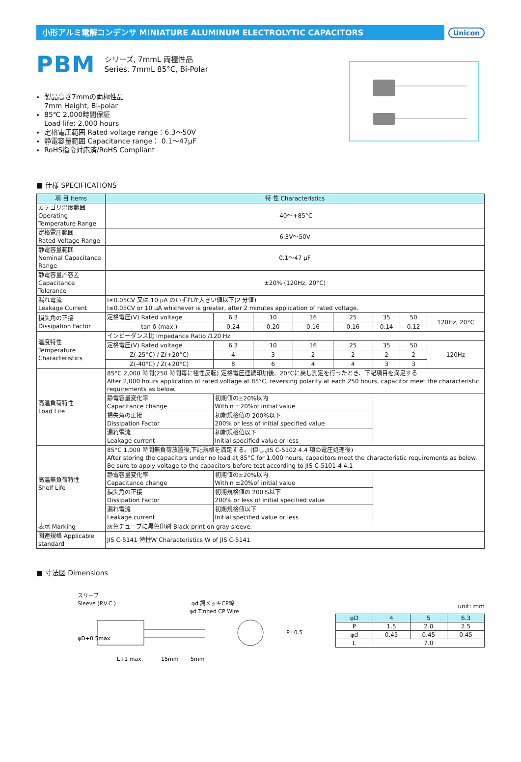小形アルミ電解コンデンサ MINIATURE ALUMINUM ELECTROLYTIC CAPACITORS
Unicon
PBM
シリーズ, 7mmL 両極性品
Series, 7mmL 85°C, Bi-Polar
製品高さ7mmの両極性品
7mm Height, Bi-polar
85℃ 2,000時間保証
Load life: 2,000 hours
定格電圧範囲 Rated voltage range：6.3～50V
静電容量範囲 Capacitance range： 0.1～47μF
RoHS指令対応済/RoHS Compliant
■ 仕様 SPECIFICATIONS
| 項 目 Items | 特 性 Characteristics | | | | | | | |
| --- | --- | --- | --- | --- | --- | --- | --- | --- |
| カテゴリ温度範囲 Operating Temperature Range | -40～+85°C | | | | | | | |
| 定格電圧範囲 Rated Voltage Range | 6.3V～50V | | | | | | | |
| 静電容量範囲 Nominal Capacitance Range | 0.1～47 μF | | | | | | | |
| 静電容量許容差 Capacitance Tolerance | ±20% (120Hz, 20°C) | | | | | | | |
| 漏れ電流 Leakage Current | I≤0.05CV 又は 10 μA のいずれか大きい値以下(2 分値) I≤0.05CV or 10 μA whichever is greater, after 2 minutes application of rated voltage. | | | | | | | |
| 損失角の正接 Dissipation Factor | 定格電圧(V) Rated voltage | 6.3 | 10 | 16 | 25 | 35 | 50 | 120Hz, 20°C |
| | tan δ (max.) | 0.24 | 0.20 | 0.16 | 0.16 | 0.14 | 0.12 | |
| 温度特性 Temperature Characteristics | インピーダンス比 Impedance Ratio /120 Hz | | | | | | | |
| | 定格電圧(V) Rated voltage | 6.3 | 10 | 16 | 25 | 35 | 50 | 120Hz |
| | Z(-25°C) / Z(+20°C) | 4 | 3 | 2 | 2 | 2 | 2 | |
| | Z(-40°C) / Z(+20°C) | 8 | 6 | 4 | 4 | 3 | 3 | |
| 高温負荷特性 Load Life | 85°C 2,000 時間(250 時間毎に極性反転) 定格電圧連続印加後、20°Cに戻し測定を行ったとき、下記項目を満足する After 2,000 hours application of rated voltage at 85°C, reversing polarity at each 250 hours, capacitor meet the characteristic requirements as below. | | | | | | | |
| | 静電容量変化率 Capacitance change | 初期値の±20%以内 Within ±20%of initial value | | | | | | |
| | 損失角の正接 Dissipation Factor | 初期規格値の 200%以下 200% or less of initial specified value | | | | | | |
| | 漏れ電流 Leakage current | 初期規格値以下 Initial specified value or less | | | | | | |
| 高温無負荷特性 Shelf Life | 85°C 1,000 時間無負荷放置後,下記規格を満足する。(但し,JIS C-5102 4.4 項の電圧処理後) After storing the capacitors under no load at 85°C for 1,000 hours, capacitors meet the characteristic requirements as below. Be sure to apply voltage to the capacitors before test according to JIS-C-5101-4 4.1 | | | | | | | |
| | 静電容量変化率 Capacitance change | 初期値の±20%以内 Within ±20%of initial value | | | | | | |
| | 損失角の正接 Dissipation Factor | 初期規格値の 200%以下 200% or less of initial specified value | | | | | | |
| | 漏れ電流 Leakage current | 初期規格値以下 Initial specified value or less | | | | | | |
| 表示 Marking | 灰色チューブに黒色印刷 Black print on gray sleeve. | | | | | | | |
| 関連規格 Applicable standard | JIS C-5141 特性W Characteristics W of JIS C-5141 | | | | | | | |
■ 寸法図 Dimensions
スリーブ
Sleeve (P.V.C.) φd 錫メッキCP線
φd Tinned CP Wire
φD+0.5max
P±0.5
L+1 max.
15mm
5mm
unit: mm
| φD | 4 | 5 | 6.3 |
| P | 1.5 | 2.0 | 2.5 |
| φd | 0.45 | 0.45 | 0.45 |
| L | 7.0 | | |